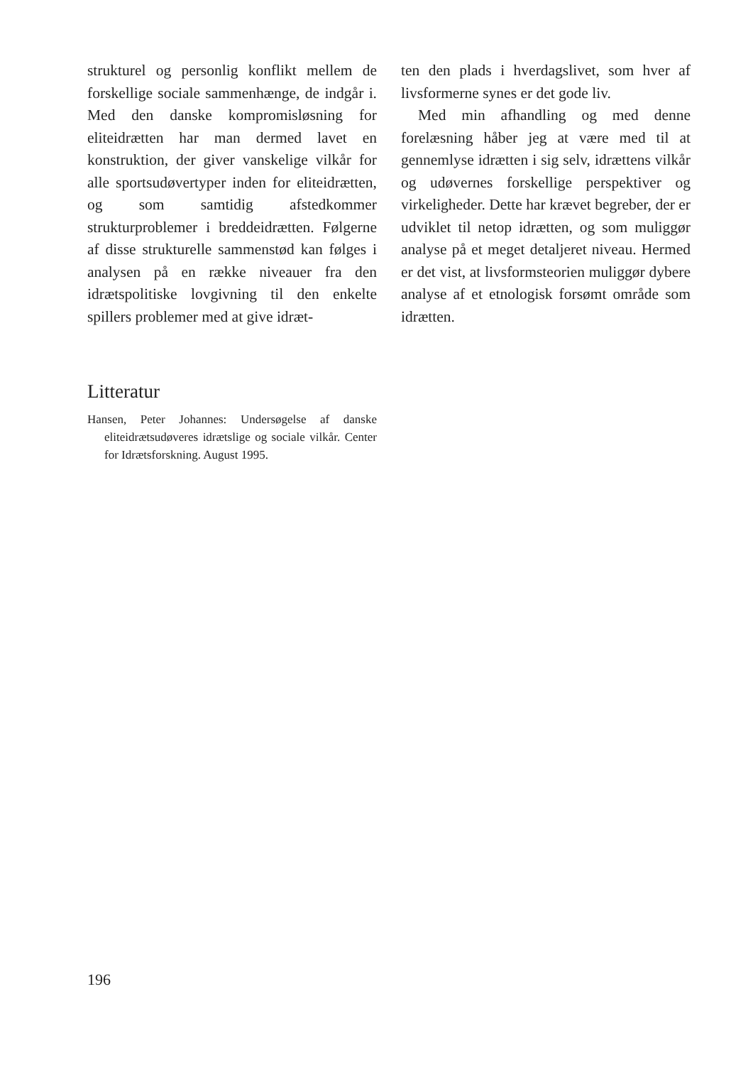strukturel og personlig konflikt mellem de forskellige sociale sammenhænge, de indgår i. Med den danske kompromisløsning for eliteidrætten har man dermed lavet en konstruktion, der giver vanskelige vilkår for alle sportsudøvertyper inden for eliteidrætten, og som samtidig afstedkommer strukturproblemer i breddeidrætten. Følgerne af disse strukturelle sammenstød kan følges i analysen på en række niveauer fra den idrætspolitiske lovgivning til den enkelte spillers problemer med at give idræt-
ten den plads i hverdagslivet, som hver af livsformerne synes er det gode liv.
Med min afhandling og med denne forelæsning håber jeg at være med til at gennemlyse idrætten i sig selv, idrættens vilkår og udøvernes forskellige perspektiver og virkeligheder. Dette har krævet begreber, der er udviklet til netop idrætten, og som muliggør analyse på et meget detaljeret niveau. Hermed er det vist, at livsformsteorien muliggør dybere analyse af et etnologisk forsømt område som idrætten.
Litteratur
Hansen, Peter Johannes: Undersøgelse af danske eliteidrætsudøveres idrætslige og sociale vilkår. Center for Idrætsforskning. August 1995.
196